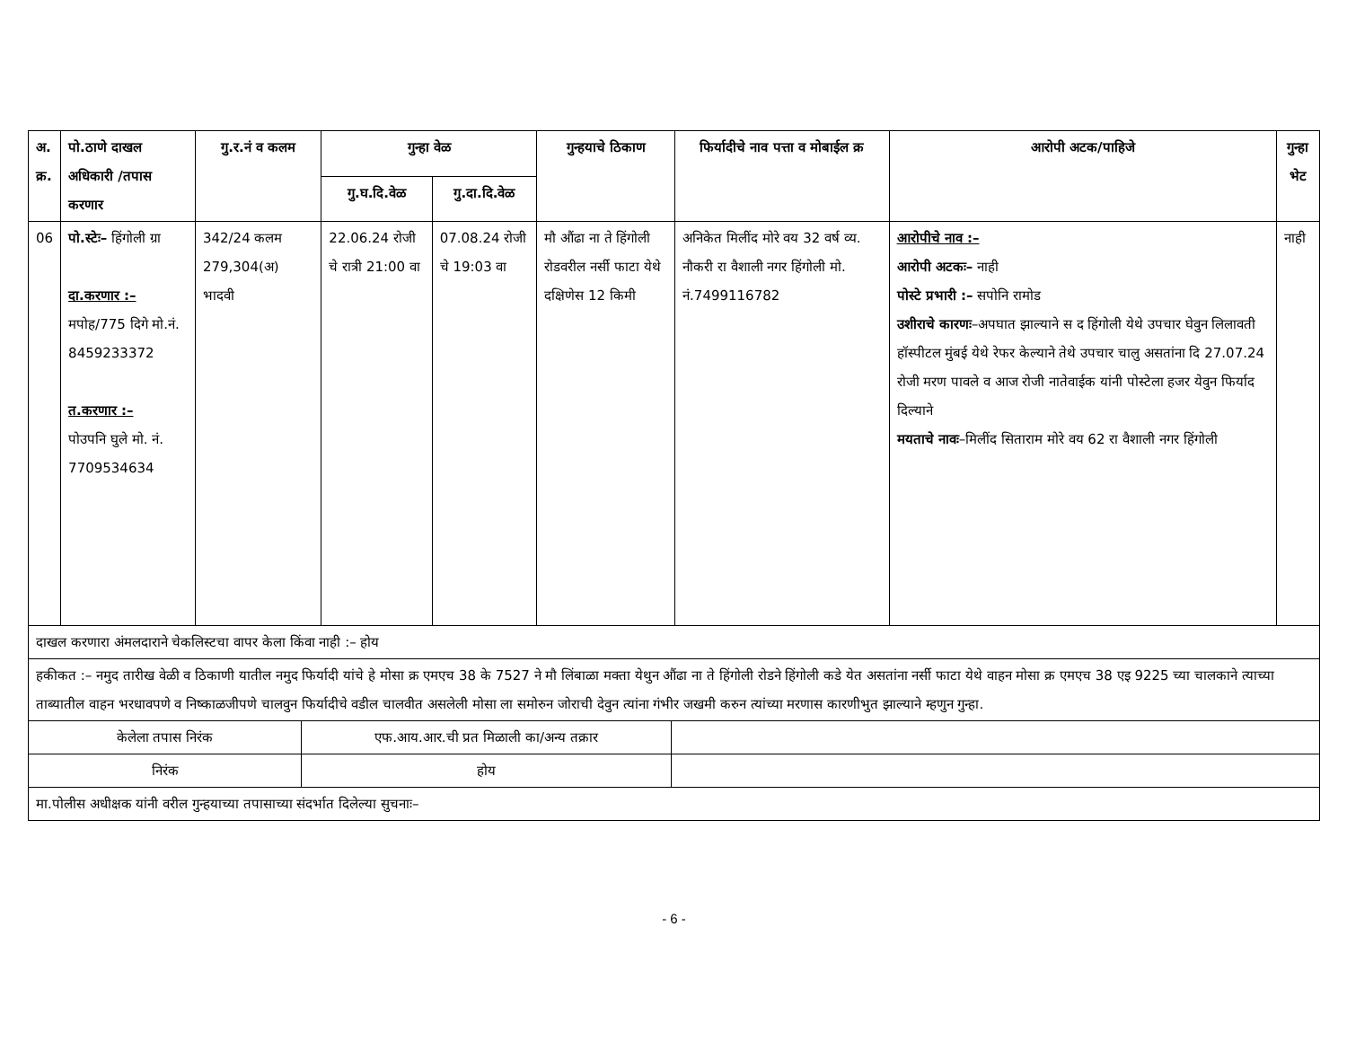| अ. क्र. | पो.ठाणे दाखल अधिकारी /तपास करणार | गु.र.नं व कलम | गुन्हा वेळ | | गुन्हयाचे ठिकाण | फिर्यादीचे नाव पत्ता व मोबाईल क्र | आरोपी अटक/पाहिजे | गुन्हा भेट |
| --- | --- | --- | --- | --- | --- | --- | --- | --- |
| | | | गु.घ.दि.वेळ | गु.दा.दि.वेळ | | | | |
| 06 | पो.स्टेः– हिंगोली ग्रा दा.करणार :– मपोह/775 दिगे मो.नं. 8459233372 त.करणार :– पोउपनि घुले मो. नं. 7709534634 | 342/24 कलम 279,304(अ) भादवी | 22.06.24 रोजी चे रात्री 21:00 वा | 07.08.24 रोजी चे 19:03 वा | मौ औंढा ना ते हिंगोली रोडवरील नर्सी फाटा येथे दक्षिणेस 12 किमी | अनिकेत मिलींद मोरे वय 32 वर्ष व्य. नौकरी रा वैशाली नगर हिंगोली मो. नं.7499116782 | आरोपीचे नाव :– आरोपी अटकः– नाही पोस्टे प्रभारी :– सपोनि रामोड उशीराचे कारणः –अपघात झाल्याने स द हिंगोली येथे उपचार घेवुन लिलावती हॉस्पीटल मुंबई येथे रेफर केल्याने तेथे उपचार चालु असतांना दि 27.07.24 रोजी मरण पावले व आज रोजी नातेवाईक यांनी पोस्टेला हजर येवुन फिर्याद दिल्याने मयताचे नावः –मिलींद सिताराम मोरे वय 62 रा वैशाली नगर हिंगोली | नाही |
| दाखल करणारा अंमलदाराने चेकलिस्टचा वापर केला किंवा नाही :– होय | | | | | | | | |
| हकीकत :– नमुद तारीख वेळी व ठिकाणी यातील नमुद फिर्यादी यांचे हे मोसा क्र एमएच 38 के 7527 ने मौ लिंबाळा मक्ता येथुन औंढा ना ते हिंगोली रोडने हिंगोली कडे येत असतांना नर्सी फाटा येथे वाहन मोसा क्र एमएच 38 एइ 9225 च्या चालकाने त्याच्या ताब्यातील वाहन भरधावपणे व निष्काळजीपणे चालवुन फिर्यादीचे वडील चालवीत असलेली मोसा ला समोरुन जोराची देवुन त्यांना गंभीर जखमी करुन त्यांच्या मरणास कारणीभुत झाल्याने म्हणुन गुन्हा. | | | | | | | | |
| केलेला तपास निरंक | एफ.आय.आर.ची प्रत मिळाली का/अन्य तक्रार | |
| निरंक | होय | |
| मा.पोलीस अधीक्षक यांनी वरील गुन्हयाच्या तपासाच्या संदर्भात दिलेल्या सुचनाः– | | |
- 6 -